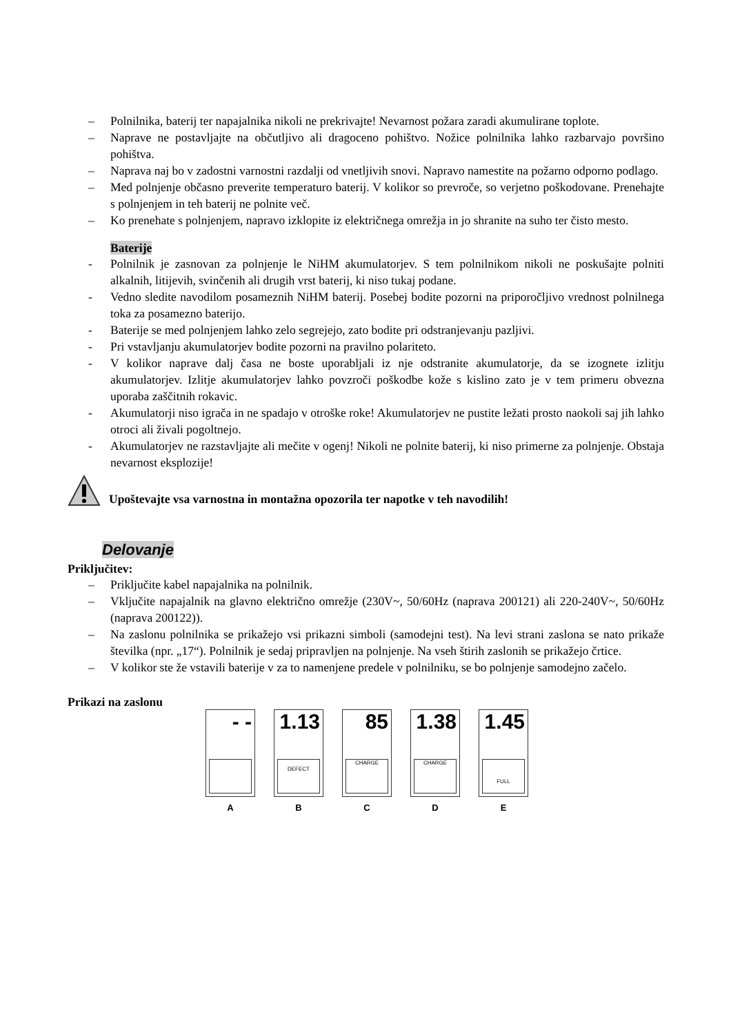– Polnilnika, baterij ter napajalnika nikoli ne prekrivajte! Nevarnost požara zaradi akumulirane toplote.
– Naprave ne postavljajte na občutljivo ali dragoceno pohištvo. Nožice polnilnika lahko razbarvajo površino pohištva.
– Naprava naj bo v zadostni varnostni razdalji od vnetljivih snovi. Napravo namestite na požarno odporno podlago.
– Med polnjenje občasno preverite temperaturo baterij. V kolikor so prevroče, so verjetno poškodovane. Prenehajte s polnjenjem in teh baterij ne polnite več.
– Ko prenehate s polnjenjem, napravo izklopite iz električnega omrežja in jo shranite na suho ter čisto mesto.
Baterije
- Polnilnik je zasnovan za polnjenje le NiHM akumulatorjev. S tem polnilnikom nikoli ne poskušajte polniti alkalnih, litijevih, svinčenih ali drugih vrst baterij, ki niso tukaj podane.
- Vedno sledite navodilom posameznih NiHM baterij. Posebej bodite pozorni na priporočljivo vrednost polnilnega toka za posamezno baterijo.
- Baterije se med polnjenjem lahko zelo segrejejo, zato bodite pri odstranjevanju pazljivi.
- Pri vstavljanju akumulatorjev bodite pozorni na pravilno polariteto.
- V kolikor naprave dalj časa ne boste uporabljali iz nje odstranite akumulatorje, da se izognete izlitju akumulatorjev. Izlitje akumulatorjev lahko povzroči poškodbe kože s kislino zato je v tem primeru obvezna uporaba zaščitnih rokavic.
- Akumulatorji niso igrača in ne spadajo v otroške roke! Akumulatorjev ne pustite ležati prosto naokoli saj jih lahko otroci ali živali pogoltnejo.
- Akumulatorjev ne razstavljajte ali mečite v ogenj! Nikoli ne polnite baterij, ki niso primerne za polnjenje. Obstaja nevarnost eksplozije!
Upoštevajte vsa varnostna in montažna opozorila ter napotke v teh navodilih!
Delovanje
Priključitev:
– Priključite kabel napajalnika na polnilnik.
– Vključite napajalnik na glavno električno omrežje (230V~, 50/60Hz (naprava 200121) ali 220-240V~, 50/60Hz (naprava 200122)).
– Na zaslonu polnilnika se prikažejo vsi prikazni simboli (samodejni test). Na levi strani zaslona se nato prikaže številka (npr. „17“). Polnilnik je sedaj pripravljen na polnjenje. Na vseh štirih zaslonih se prikažejo črtice.
– V kolikor ste že vstavili baterije v za to namenjene predele v polnilniku, se bo polnjenje samodejno začelo.
Prikazi na zaslonu
- -
A
1.13
DEFECT
B
85
CHARGE
C
1.38
CHARGE
D
1.45
FULL
E